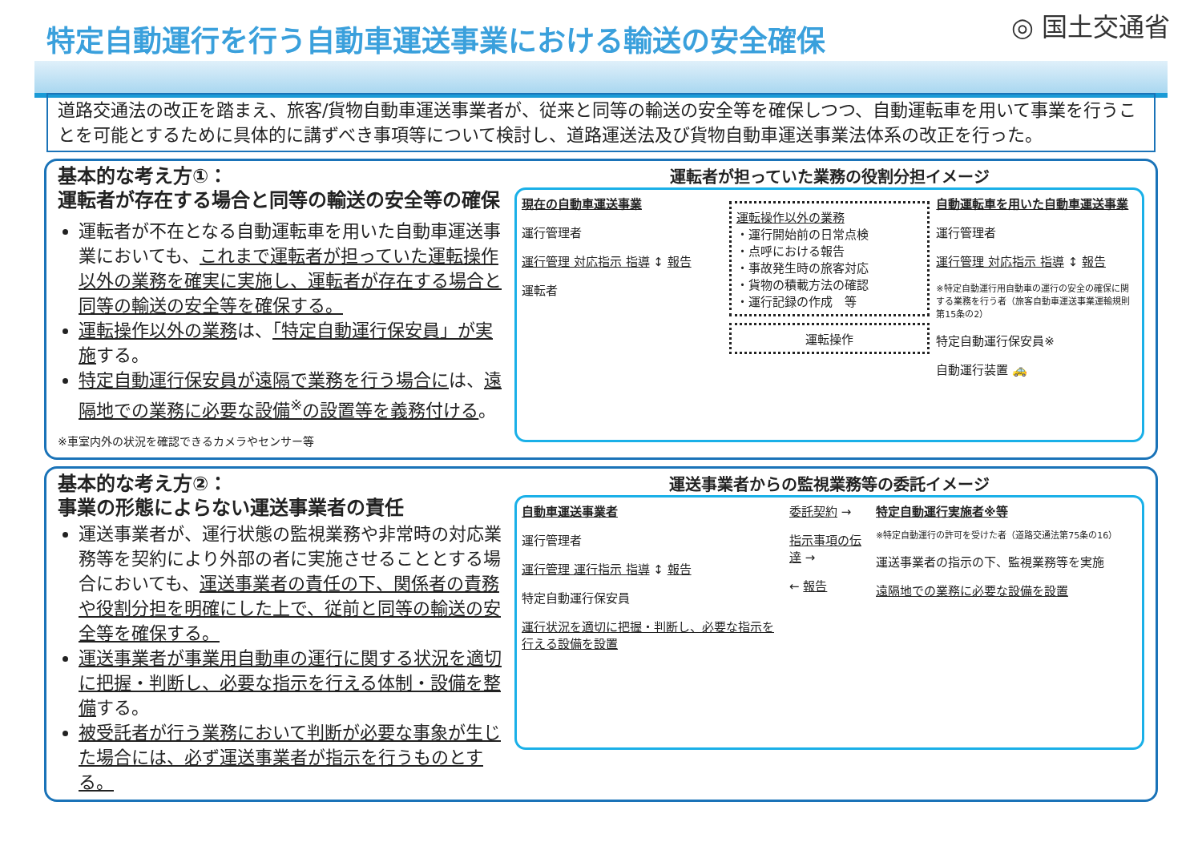特定自動運行を行う自動車運送事業における輸送の安全確保
◎ 国土交通省
道路交通法の改正を踏まえ、旅客/貨物自動車運送事業者が、従来と同等の輸送の安全等を確保しつつ、自動運転車を用いて事業を行うことを可能とするために具体的に講ずべき事項等について検討し、道路運送法及び貨物自動車運送事業法体系の改正を行った。
基本的な考え方①：
運転者が存在する場合と同等の輸送の安全等の確保
運転者が不在となる自動運転車を用いた自動車運送事業においても、これまで運転者が担っていた運転操作以外の業務を確実に実施し、運転者が存在する場合と同等の輸送の安全等を確保する。
運転操作以外の業務は、「特定自動運行保安員」が実施する。
特定自動運行保安員が遠隔で業務を行う場合には、遠隔地での業務に必要な設備<sup>※</sup>の設置等を義務付ける。
※車室内外の状況を確認できるカメラやセンサー等
運転者が担っていた業務の役割分担イメージ
現在の自動車運送事業
運行管理者
運行管理 対応指示 指導 ↕ 報告
運転者
運転操作以外の業務
・運行開始前の日常点検
・点呼における報告
・事故発生時の旅客対応
・貨物の積載方法の確認
・運行記録の作成　等
運転操作
自動運転車を用いた自動車運送事業
運行管理者
運行管理 対応指示 指導 ↕ 報告
※特定自動運行用自動車の運行の安全の確保に関する業務を行う者（旅客自動車運送事業運輸規則第15条の2）
特定自動運行保安員※
自動運行装置 🚕
基本的な考え方②：
事業の形態によらない運送事業者の責任
運送事業者が、運行状態の監視業務や非常時の対応業務等を契約により外部の者に実施させることとする場合においても、運送事業者の責任の下、関係者の責務や役割分担を明確にした上で、従前と同等の輸送の安全等を確保する。
運送事業者が事業用自動車の運行に関する状況を適切に把握・判断し、必要な指示を行える体制・設備を整備する。
被受託者が行う業務において判断が必要な事象が生じた場合には、必ず運送事業者が指示を行うものとする。
運送事業者からの監視業務等の委託イメージ
自動車運送事業者
運行管理者
運行管理 運行指示 指導 ↕ 報告
特定自動運行保安員
運行状況を適切に把握・判断し、必要な指示を行える設備を設置
委託契約 →
指示事項の伝達 →
← 報告
特定自動運行実施者※等
※特定自動運行の許可を受けた者（道路交通法第75条の16）
運送事業者の指示の下、監視業務等を実施
遠隔地での業務に必要な設備を設置